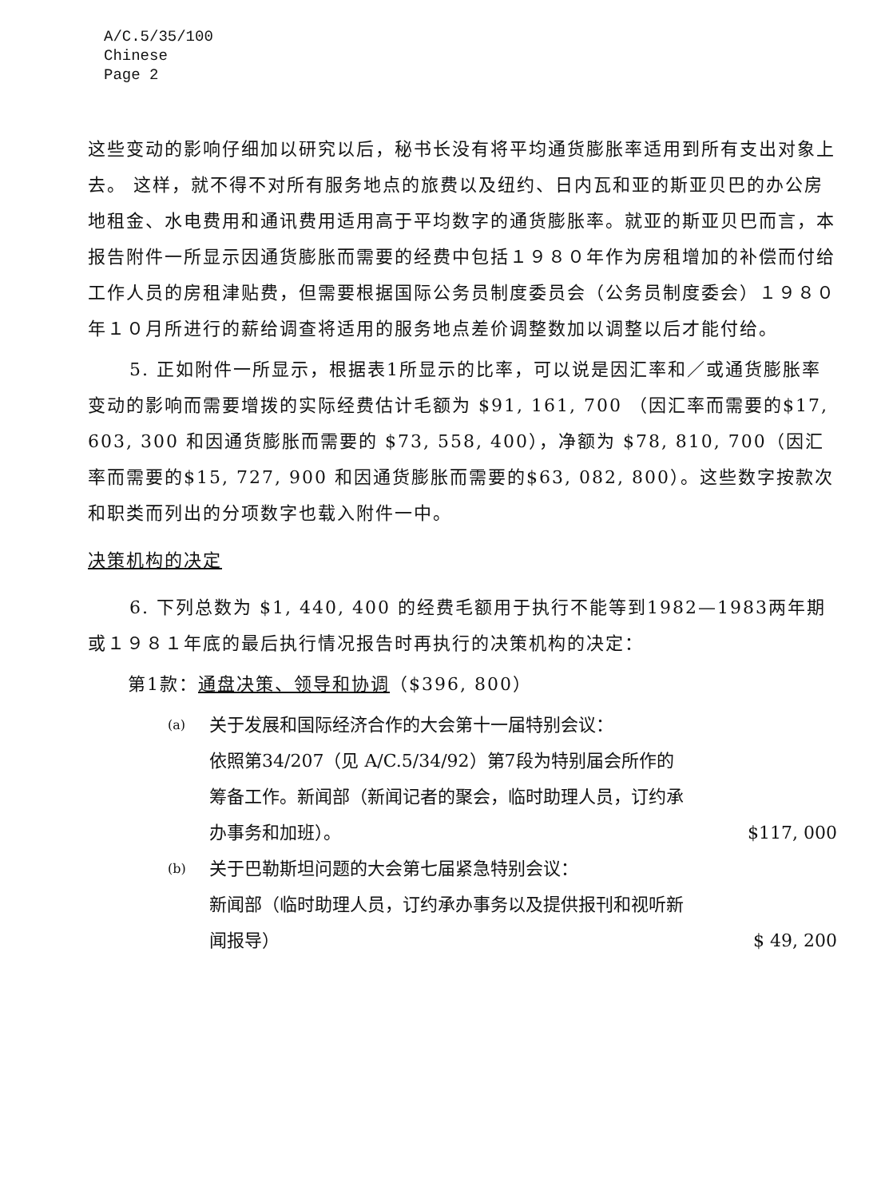A/C.5/35/100
Chinese
Page 2
这些变动的影响仔细加以研究以后，秘书长没有将平均通货膨胀率适用到所有支出对象上去。 这样，就不得不对所有服务地点的旅费以及纽约、日内瓦和亚的斯亚贝巴的办公房地租金、水电费用和通讯费用适用高于平均数字的通货膨胀率。就亚的斯亚贝巴而言，本报告附件一所显示因通货膨胀而需要的经费中包括１９８０年作为房租增加的补偿而付给工作人员的房租津贴费，但需要根据国际公务员制度委员会（公务员制度委会）１９８０年１０月所进行的薪给调查将适用的服务地点差价调整数加以调整以后才能付给。
5. 正如附件一所显示，根据表1所显示的比率，可以说是因汇率和／或通货膨胀率变动的影响而需要增拨的实际经费估计毛额为 $91, 161, 700 （因汇率而需要的$17, 603, 300 和因通货膨胀而需要的 $73, 558, 400），净额为 $78, 810, 700（因汇率而需要的$15, 727, 900 和因通货膨胀而需要的$63, 082, 800）。这些数字按款次和职类而列出的分项数字也载入附件一中。
决策机构的决定
6. 下列总数为 $1, 440, 400 的经费毛额用于执行不能等到1982—1983两年期或１９８１年底的最后执行情况报告时再执行的决策机构的决定：
第1款：通盘决策、领导和协调（$396, 800）
(a) 关于发展和国际经济合作的大会第十一届特别会议：
依照第34/207（见 A/C.5/34/92）第7段为特别届会所作的筹备工作。新闻部（新闻记者的聚会，临时助理人员，订约承办事务和加班）。
$117, 000
(b) 关于巴勒斯坦问题的大会第七届紧急特别会议：
新闻部（临时助理人员，订约承办事务以及提供报刊和视听新闻报导）
$ 49, 200